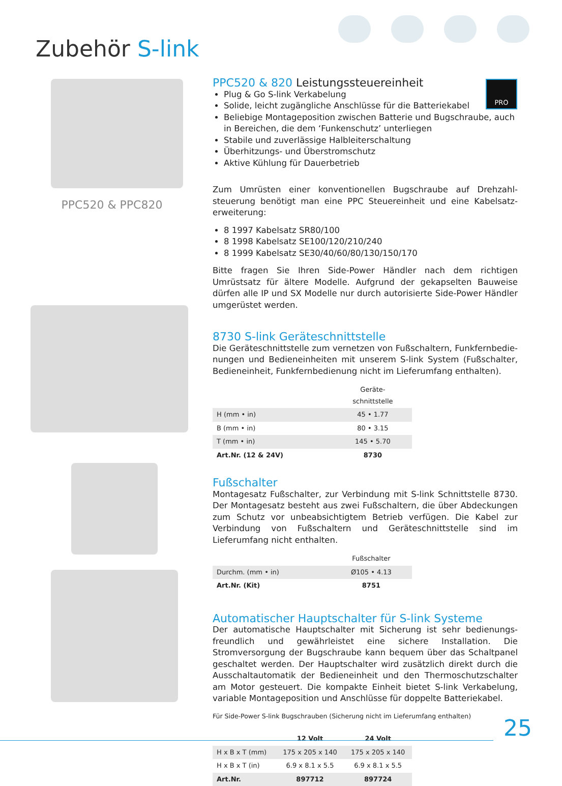Zubehör S-link
PPC520 & PPC820 PRO
PPC520 & 820 Leistungssteuereinheit
Plug & Go S-link Verkabelung
Solide, leicht zugängliche Anschlüsse für die Batteriekabel
Beliebige Montageposition zwischen Batterie und Bugschraube, auch in Bereichen, die dem ‘Funkenschutz’ unterliegen
Stabile und zuverlässige Halbleiterschaltung
Überhitzungs- und Überstromschutz
Aktive Kühlung für Dauerbetrieb
Zum Umrüsten einer konventionellen Bugschraube auf Drehzahl­steuerung benötigt man eine PPC Steuereinheit und eine Kabelsatz­erweiterung:
8 1997 Kabelsatz SR80/100
8 1998 Kabelsatz SE100/120/210/240
8 1999 Kabelsatz SE30/40/60/80/130/150/170
Bitte fragen Sie Ihren Side-Power Händler nach dem richtigen Umrüstsatz für ältere Modelle. Aufgrund der gekapselten Bauweise dürfen alle IP und SX Modelle nur durch autorisierte Side-Power Händler umgerüstet werden.
8730 S-link Geräteschnittstelle
Die Geräteschnittstelle zum vernetzen von Fußschaltern, Funkfernbedie­nungen und Bedieneinheiten mit unserem S-link System (Fußschalter, Bedieneinheit, Funkfernbedienung nicht im Lieferumfang enthalten).
| | Geräte- schnittstelle |
| --- | --- |
| H (mm • in) | 45 • 1.77 |
| B (mm • in) | 80 • 3.15 |
| T (mm • in) | 145 • 5.70 |
| Art.Nr. (12 & 24V) | 8730 |
Fußschalter
Montagesatz Fußschalter, zur Verbindung mit S-link Schnittstelle 8730. Der Montagesatz besteht aus zwei Fußschaltern, die über Abdeckungen zum Schutz vor unbeabsichtigtem Betrieb verfügen. Die Kabel zur Verbindung von Fußschaltern und Geräteschnittstelle sind im Lieferumfang nicht enthalten.
| | Fußschalter |
| --- | --- |
| Durchm. (mm • in) | Ø105 • 4.13 |
| Art.Nr. (Kit) | 8751 |
Automatischer Hauptschalter für S-link Systeme
Der automatische Hauptschalter mit Sicherung ist sehr bedienungs­freundlich und gewährleistet eine sichere Installation. Die Stromversorgung der Bugschraube kann bequem über das Schaltpanel geschaltet werden. Der Hauptschalter wird zusätzlich direkt durch die Ausschaltautomatik der Bedieneinheit und den Thermoschutzschalter am Motor gesteuert. Die kompakte Einheit bietet S-link Verkabelung, variable Montageposition und Anschlüsse für doppelte Batteriekabel.
Für Side-Power S-link Bugschrauben (Sicherung nicht im Lieferumfang enthalten)
| | 12 Volt | 24 Volt |
| --- | --- | --- |
| H x B x T (mm) | 175 x 205 x 140 | 175 x 205 x 140 |
| H x B x T (in) | 6.9 x 8.1 x 5.5 | 6.9 x 8.1 x 5.5 |
| Art.Nr. | 897712 | 897724 |
25